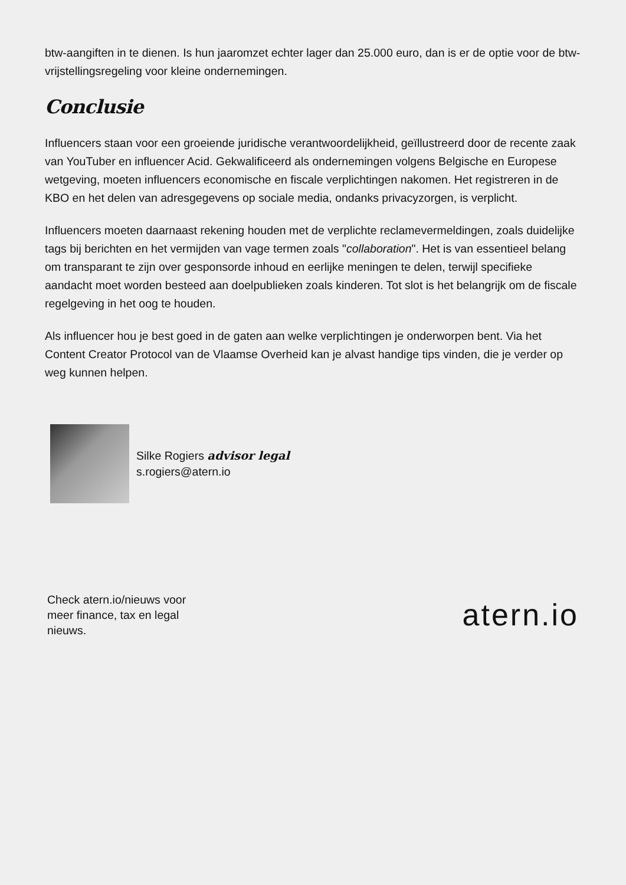btw-aangiften in te dienen. Is hun jaaromzet echter lager dan 25.000 euro, dan is er de optie voor de btw-vrijstellingsregeling voor kleine ondernemingen.
Conclusie
Influencers staan voor een groeiende juridische verantwoordelijkheid, geïllustreerd door de recente zaak van YouTuber en influencer Acid. Gekwalificeerd als ondernemingen volgens Belgische en Europese wetgeving, moeten influencers economische en fiscale verplichtingen nakomen. Het registreren in de KBO en het delen van adresgegevens op sociale media, ondanks privacyzorgen, is verplicht.
Influencers moeten daarnaast rekening houden met de verplichte reclamevermeldingen, zoals duidelijke tags bij berichten en het vermijden van vage termen zoals "collaboration". Het is van essentieel belang om transparant te zijn over gesponsorde inhoud en eerlijke meningen te delen, terwijl specifieke aandacht moet worden besteed aan doelpublieken zoals kinderen. Tot slot is het belangrijk om de fiscale regelgeving in het oog te houden.
Als influencer hou je best goed in de gaten aan welke verplichtingen je onderworpen bent. Via het Content Creator Protocol van de Vlaamse Overheid kan je alvast handige tips vinden, die je verder op weg kunnen helpen.
Silke Rogiers advisor legal
s.rogiers@atern.io
Check atern.io/nieuws voor meer finance, tax en legal nieuws.
atern.io